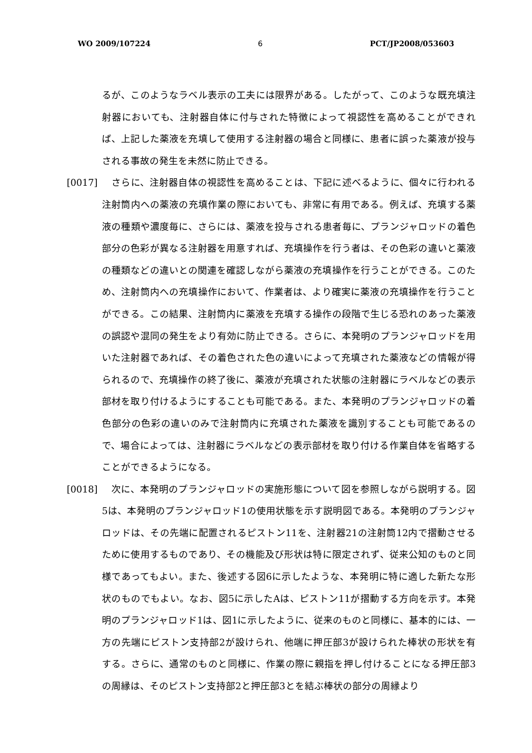WO 2009/107224 6 PCT/JP2008/053603
るが、このようなラベル表示の工夫には限界がある。したがって、このような既充填注射器においても、注射器自体に付与された特徴によって視認性を高めることができれば、上記した薬液を充填して使用する注射器の場合と同様に、患者に誤った薬液が投与される事故の発生を未然に防止できる。
[0017] 　さらに、注射器自体の視認性を高めることは、下記に述べるように、個々に行われる注射筒内への薬液の充填作業の際においても、非常に有用である。例えば、充填する薬液の種類や濃度毎に、さらには、薬液を投与される患者毎に、プランジャロッドの着色部分の色彩が異なる注射器を用意すれば、充填操作を行う者は、その色彩の違いと薬液の種類などの違いとの関連を確認しながら薬液の充填操作を行うことができる。このため、注射筒内への充填操作において、作業者は、より確実に薬液の充填操作を行うことができる。この結果、注射筒内に薬液を充填する操作の段階で生じる恐れのあった薬液の誤認や混同の発生をより有効に防止できる。さらに、本発明のプランジャロッドを用いた注射器であれば、その着色された色の違いによって充填された薬液などの情報が得られるので、充填操作の終了後に、薬液が充填された状態の注射器にラベルなどの表示部材を取り付けるようにすることも可能である。また、本発明のプランジャロッドの着色部分の色彩の違いのみで注射筒内に充填された薬液を識別することも可能であるので、場合によっては、注射器にラベルなどの表示部材を取り付ける作業自体を省略することができるようになる。
[0018] 　次に、本発明のプランジャロッドの実施形態について図を参照しながら説明する。図5は、本発明のプランジャロッド1の使用状態を示す説明図である。本発明のプランジャロッドは、その先端に配置されるピストン11を、注射器21の注射筒12内で摺動させるために使用するものであり、その機能及び形状は特に限定されず、従来公知のものと同様であってもよい。また、後述する図6に示したような、本発明に特に適した新たな形状のものでもよい。なお、図5に示したAは、ピストン11が摺動する方向を示す。本発明のプランジャロッド1は、図1に示したように、従来のものと同様に、基本的には、一方の先端にピストン支持部2が設けられ、他端に押圧部3が設けられた棒状の形状を有する。さらに、通常のものと同様に、作業の際に親指を押し付けることになる押圧部3の周縁は、そのピストン支持部2と押圧部3とを結ぶ棒状の部分の周縁より